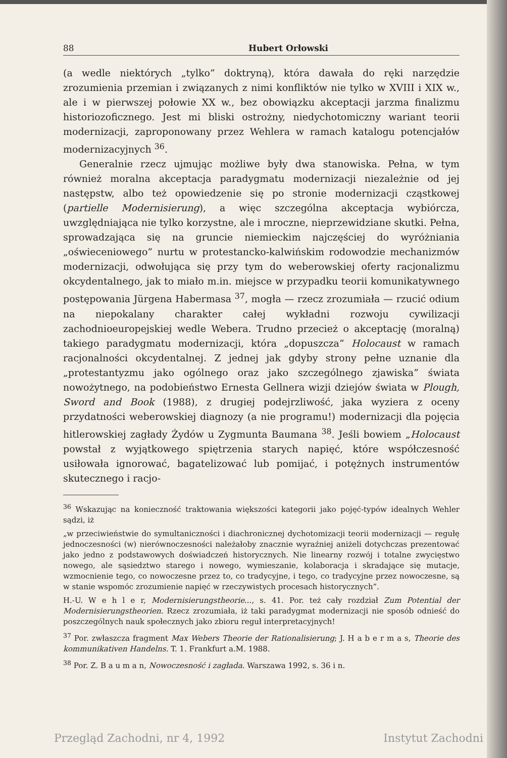88 Hubert Orłowski
(a wedle niektórych „tylko” doktryną), która dawała do ręki narzędzie zrozumienia przemian i związanych z nimi konfliktów nie tylko w XVIII i XIX w., ale i w pierwszej połowie XX w., bez obowiązku akceptacji jarzma finalizmu historiozoficznego. Jest mi bliski ostrożny, niedychotomiczny wariant teorii modernizacji, zaproponowany przez Wehlera w ramach katalogu potencjałów modernizacyjnych <sup>36</sup>.
Generalnie rzecz ujmując możliwe były dwa stanowiska. Pełna, w tym również moralna akceptacja paradygmatu modernizacji niezależnie od jej następstw, albo też opowiedzenie się po stronie modernizacji cząstkowej (partielle Modernisierung), a więc szczególna akceptacja wybiórcza, uwzględniająca nie tylko korzystne, ale i mroczne, nieprzewidziane skutki. Pełna, sprowadzająca się na gruncie niemieckim najczęściej do wyróżniania „oświeceniowego” nurtu w protestancko-kalwińskim rodowodzie mechanizmów modernizacji, odwołująca się przy tym do weberowskiej oferty racjonalizmu okcydentalnego, jak to miało m.in. miejsce w przypadku teorii komunikatywnego postępowania Jürgena Habermasa <sup>37</sup>, mogła — rzecz zrozumiała — rzucić odium na niepokalany charakter całej wykładni rozwoju cywilizacji zachodnioeuropejskiej wedle Webera. Trudno przecież o akceptację (moralną) takiego paradygmatu modernizacji, która „dopuszcza” Holocaust w ramach racjonalności okcydentalnej. Z jednej jak gdyby strony pełne uznanie dla „protestantyzmu jako ogólnego oraz jako szczególnego zjawiska” świata nowożytnego, na podobieństwo Ernesta Gellnera wizji dziejów świata w Plough, Sword and Book (1988), z drugiej podejrzliwość, jaka wyziera z oceny przydatności weberowskiej diagnozy (a nie programu!) modernizacji dla pojęcia hitlerowskiej zagłady Żydów u Zygmunta Baumana <sup>38</sup>. Jeśli bowiem „Holocaust powstał z wyjątkowego spiętrzenia starych napięć, które współczesność usiłowała ignorować, bagatelizować lub pomijać, i potężnych instrumentów skutecznego i racjo-
<sup>36</sup> Wskazując na konieczność traktowania większości kategorii jako pojęć-typów idealnych Wehler sądzi, iż
„w przeciwieństwie do symultaniczności i diachronicznej dychotomizacji teorii modernizacji — regułę jednoczesności (w) nierównoczesności należałoby znacznie wyraźniej aniżeli dotychczas prezentować jako jedno z podstawowych doświadczeń historycznych. Nie linearny rozwój i totalne zwycięstwo nowego, ale sąsiedztwo starego i nowego, wymieszanie, kolaboracja i skradające się mutacje, wzmocnienie tego, co nowoczesne przez to, co tradycyjne, i tego, co tradycyjne przez nowoczesne, są w stanie wspomóc zrozumienie napięć w rzeczywistych procesach historycznych”.
H.-U. W e h l e r, Modernisierungstheorie..., s. 41. Por. też cały rozdział Zum Potential der Modernisierungstheorien. Rzecz zrozumiała, iż taki paradygmat modernizacji nie sposób odnieść do poszczególnych nauk społecznych jako zbioru reguł interpretacyjnych!
<sup>37</sup> Por. zwłaszcza fragment Max Webers Theorie der Rationalisierung; J. H a b e r m a s, Theorie des kommunikativen Handelns. T. 1. Frankfurt a.M. 1988.
<sup>38</sup> Por. Z. B a u m a n, Nowoczesność i zagłada. Warszawa 1992, s. 36 i n.
Przegląd Zachodni, nr 4, 1992 Instytut Zachodni